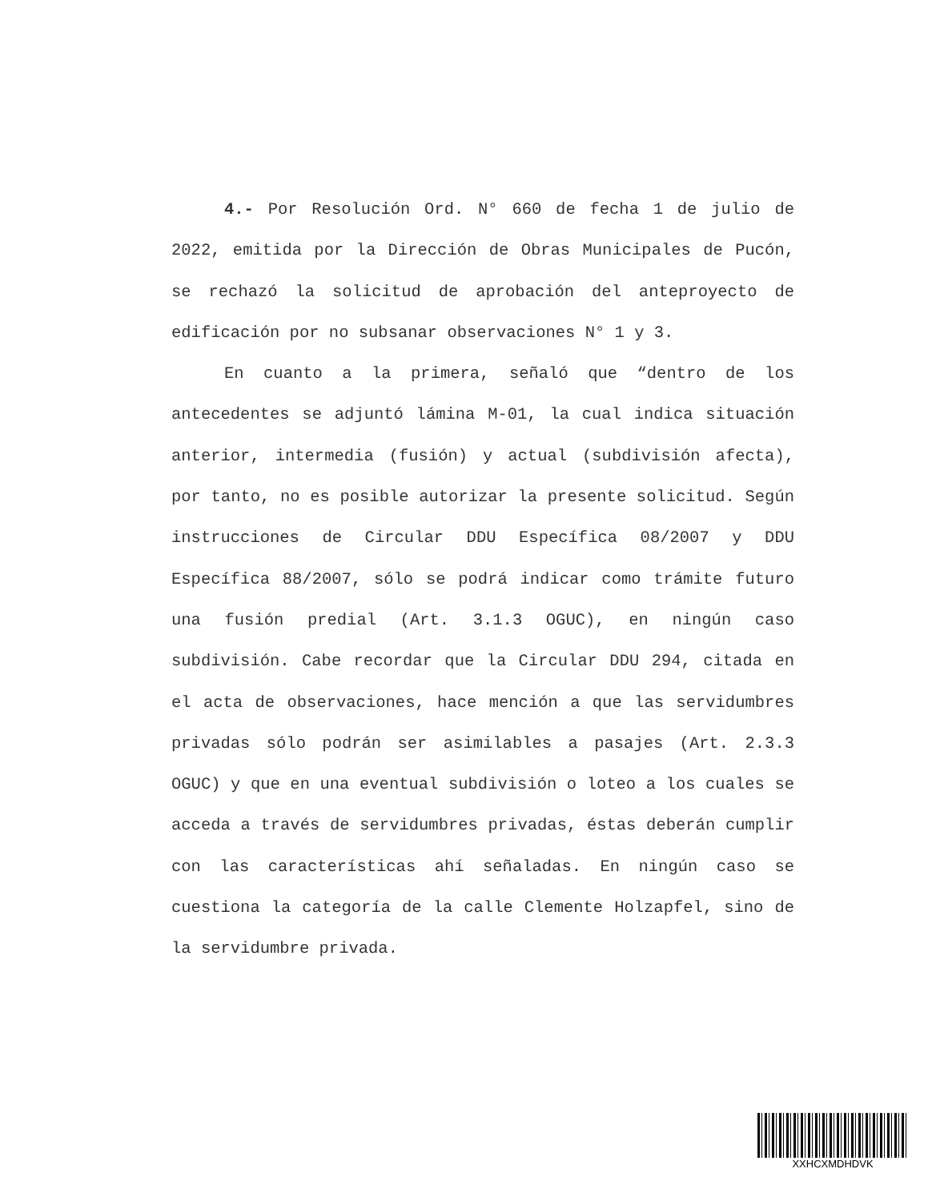4.- Por Resolución Ord. N° 660 de fecha 1 de julio de 2022, emitida por la Dirección de Obras Municipales de Pucón, se rechazó la solicitud de aprobación del anteproyecto de edificación por no subsanar observaciones N° 1 y 3.
En cuanto a la primera, señaló que “dentro de los antecedentes se adjuntó lámina M-01, la cual indica situación anterior, intermedia (fusión) y actual (subdivisión afecta), por tanto, no es posible autorizar la presente solicitud. Según instrucciones de Circular DDU Específica 08/2007 y DDU Específica 88/2007, sólo se podrá indicar como trámite futuro una fusión predial (Art. 3.1.3 OGUC), en ningún caso subdivisión. Cabe recordar que la Circular DDU 294, citada en el acta de observaciones, hace mención a que las servidumbres privadas sólo podrán ser asimilables a pasajes (Art. 2.3.3 OGUC) y que en una eventual subdivisión o loteo a los cuales se acceda a través de servidumbres privadas, éstas deberán cumplir con las características ahí señaladas. En ningún caso se cuestiona la categoría de la calle Clemente Holzapfel, sino de la servidumbre privada.
XXHCXMDHDVK